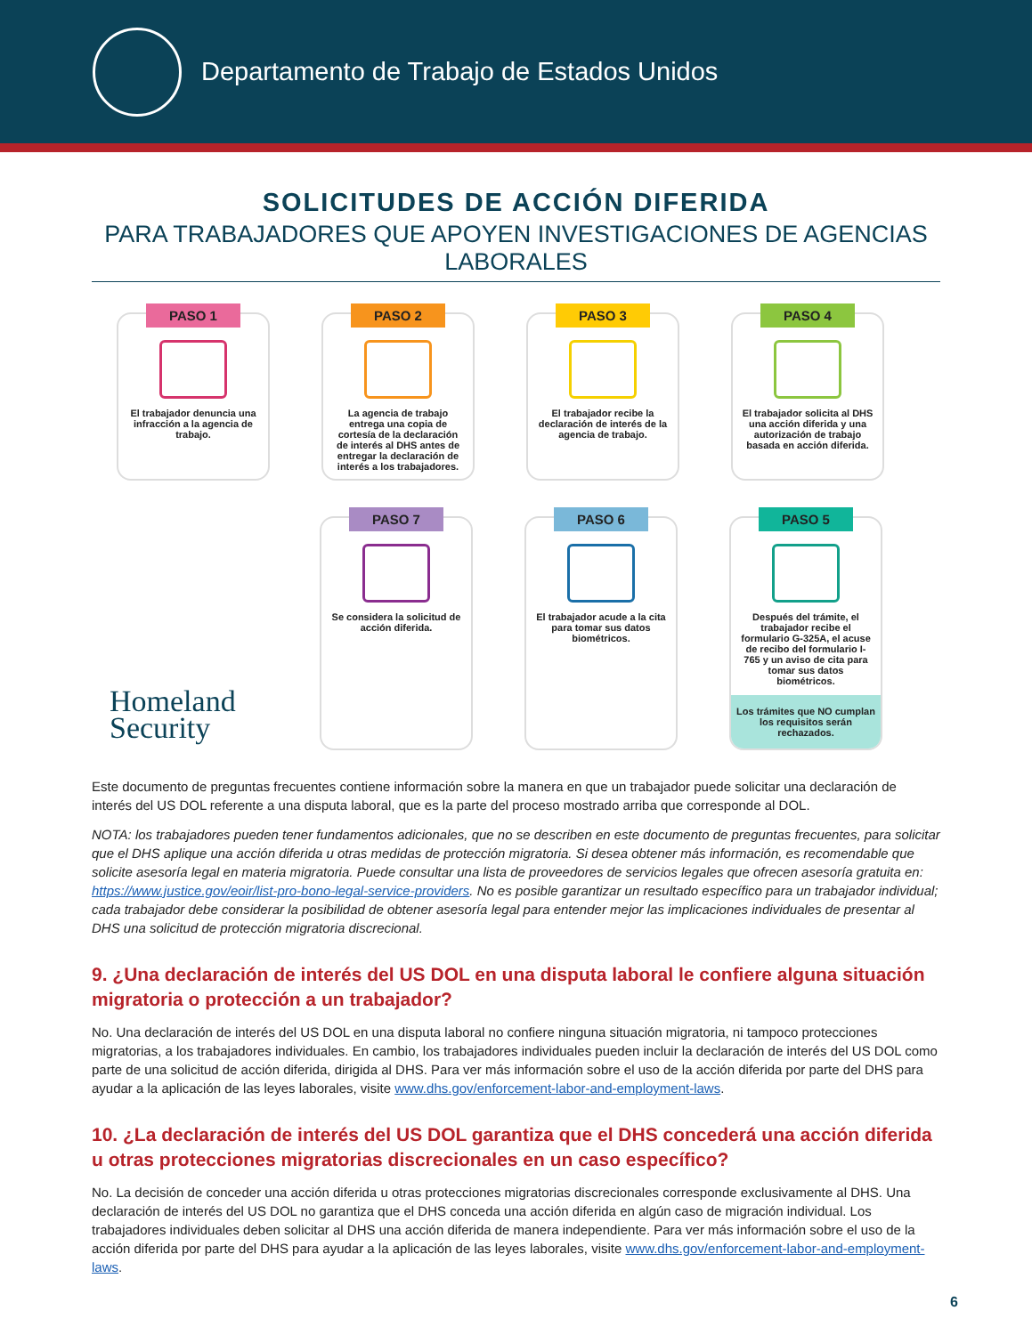Departamento de Trabajo de Estados Unidos
SOLICITUDES DE ACCIÓN DIFERIDA
PARA TRABAJADORES QUE APOYEN INVESTIGACIONES DE AGENCIAS LABORALES
PASO 1
El trabajador denuncia una infracción a la agencia de trabajo.
PASO 2
La agencia de trabajo entrega una copia de cortesía de la declaración de interés al DHS antes de entregar la declaración de interés a los trabajadores.
PASO 3
El trabajador recibe la declaración de interés de la agencia de trabajo.
PASO 4
El trabajador solicita al DHS una acción diferida y una autorización de trabajo basada en acción diferida.
PASO 7
Se considera la solicitud de acción diferida.
PASO 6
El trabajador acude a la cita para tomar sus datos biométricos.
PASO 5
Después del trámite, el trabajador recibe el formulario G-325A, el acuse de recibo del formulario I-765 y un aviso de cita para tomar sus datos biométricos.
Los trámites que NO cumplan los requisitos serán rechazados.
Homeland
Security
Este documento de preguntas frecuentes contiene información sobre la manera en que un trabajador puede solicitar una declaración de interés del US DOL referente a una disputa laboral, que es la parte del proceso mostrado arriba que corresponde al DOL.
NOTA: los trabajadores pueden tener fundamentos adicionales, que no se describen en este documento de preguntas frecuentes, para solicitar que el DHS aplique una acción diferida u otras medidas de protección migratoria. Si desea obtener más información, es recomendable que solicite asesoría legal en materia migratoria. Puede consultar una lista de proveedores de servicios legales que ofrecen asesoría gratuita en: https://www.justice.gov/eoir/list-pro-bono-legal-service-providers. No es posible garantizar un resultado específico para un trabajador individual; cada trabajador debe considerar la posibilidad de obtener asesoría legal para entender mejor las implicaciones individuales de presentar al DHS una solicitud de protección migratoria discrecional.
9. ¿Una declaración de interés del US DOL en una disputa laboral le confiere alguna situación migratoria o protección a un trabajador?
No. Una declaración de interés del US DOL en una disputa laboral no confiere ninguna situación migratoria, ni tampoco protecciones migratorias, a los trabajadores individuales. En cambio, los trabajadores individuales pueden incluir la declaración de interés del US DOL como parte de una solicitud de acción diferida, dirigida al DHS. Para ver más información sobre el uso de la acción diferida por parte del DHS para ayudar a la aplicación de las leyes laborales, visite www.dhs.gov/enforcement-labor-and-employment-laws.
10. ¿La declaración de interés del US DOL garantiza que el DHS concederá una acción diferida u otras protecciones migratorias discrecionales en un caso específico?
No. La decisión de conceder una acción diferida u otras protecciones migratorias discrecionales corresponde exclusivamente al DHS. Una declaración de interés del US DOL no garantiza que el DHS conceda una acción diferida en algún caso de migración individual. Los trabajadores individuales deben solicitar al DHS una acción diferida de manera independiente. Para ver más información sobre el uso de la acción diferida por parte del DHS para ayudar a la aplicación de las leyes laborales, visite www.dhs.gov/enforcement-labor-and-employment-laws.
6